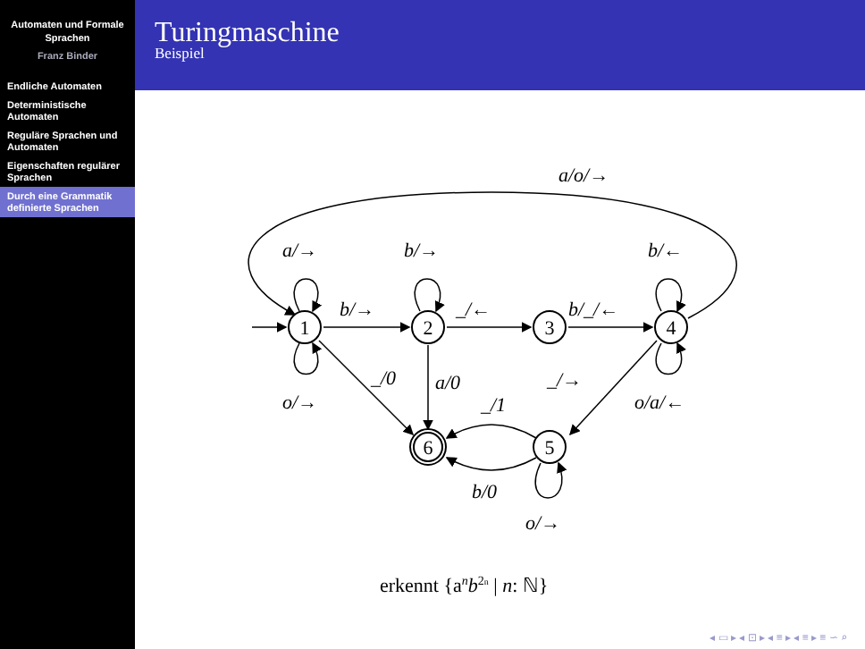Automaten und Formale Sprachen
Franz Binder
Endliche Automaten
Deterministische Automaten
Reguläre Sprachen und Automaten
Eigenschaften regulärer Sprachen
Durch eine Grammatik definierte Sprachen
Turingmaschine
Beispiel
1
2
3
4
5
6
a/o/→
a/→
b/→
b/←
b/→
_/←
b/_/←
o/→
_/0
a/0
_/→
o/a/←
_/1
b/0
o/→
erkennt {anb2n | n: ℕ}
◂ ▭ ▸ ◂ ⊡ ▸ ◂ ≡ ▸ ◂ ≡ ▸ ≡ ∽ ⌕